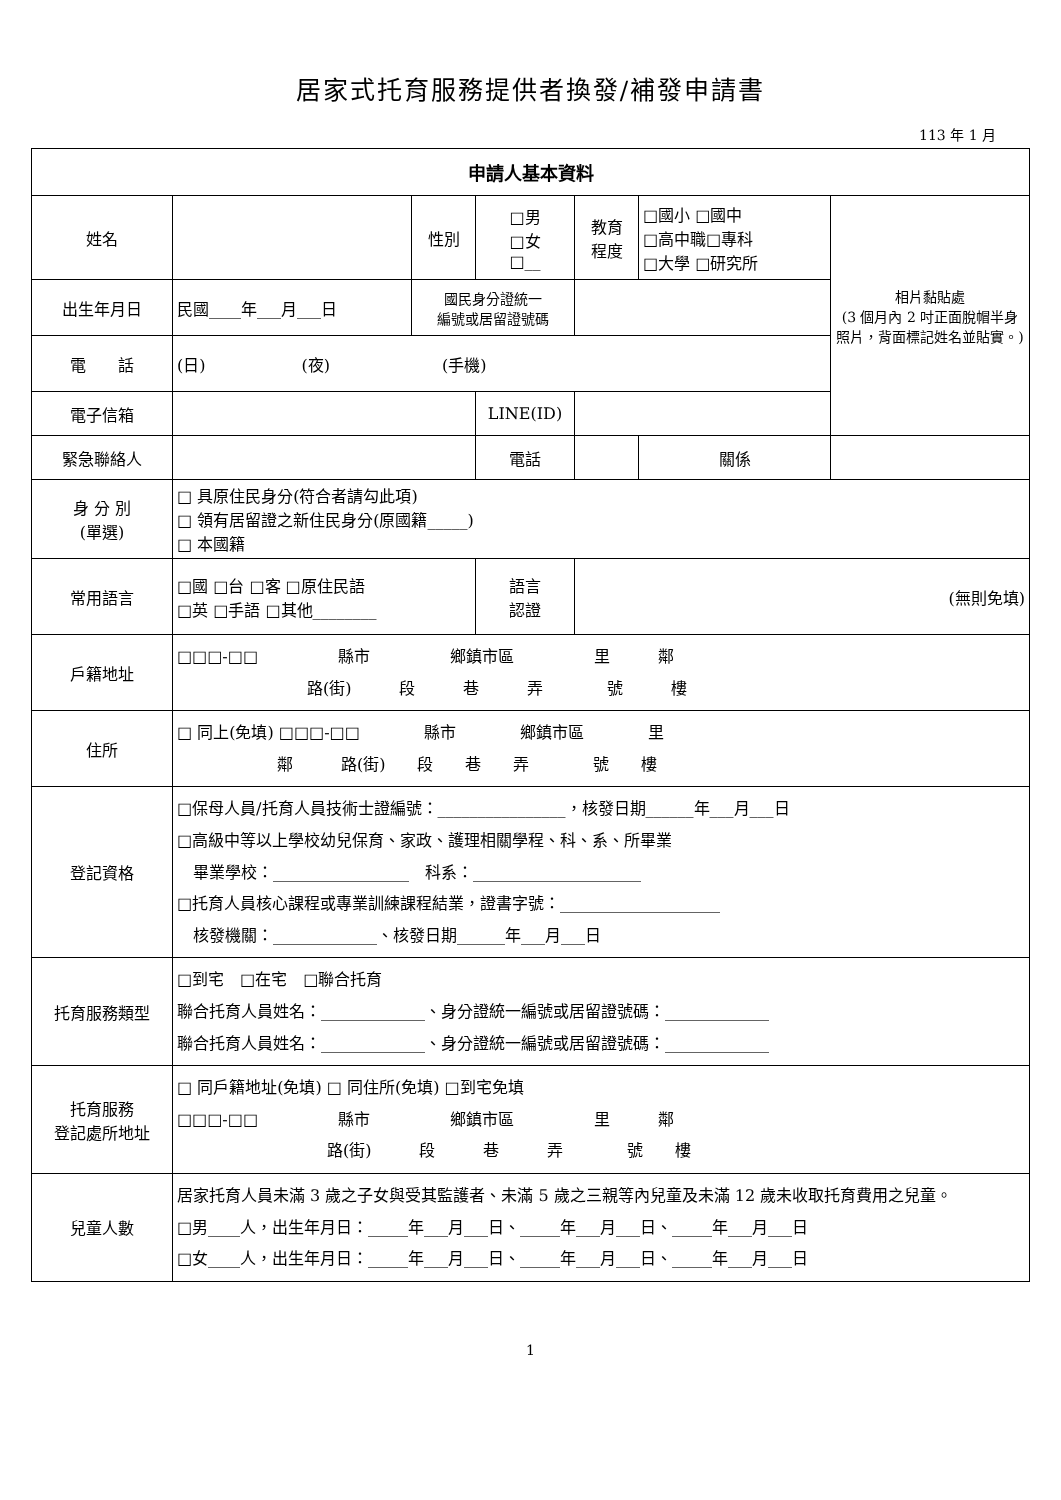居家式托育服務提供者換發/補發申請書
113 年 1 月
| 申請人基本資料 | | | | | | | |
| --- | --- | --- | --- | --- | --- | --- | --- |
| 姓名 | | 性別 | □男 □女 □__ | 教育 程度 | □國小 □國中 □高中職□專科 □大學 □研究所 | | 相片黏貼處 (3 個月內 2 吋正面脫帽半身照片，背面標記姓名並貼實。) |
| 出生年月日 | 民國____年___月___日 | 國民身分證統一 編號或居留證號碼 | | | | | |
| 電 話 | (日) (夜) (手機) | | | | | | |
| 電子信箱 | | | LINE(ID) | | | | |
| 緊急聯絡人 | | | 電話 | | | 關係 | |
| 身 分 別 (單選) | □ 具原住民身分(符合者請勾此項) □ 領有居留證之新住民身分(原國籍_____) □ 本國籍 | | | | | | |
| 常用語言 | □國 □台 □客 □原住民語 □英 □手語 □其他________ | | 語言 認證 | (無則免填) | | | |
| 戶籍地址 | □□□-□□ 縣市 鄉鎮市區 里 鄰 路(街) 段 巷 弄 號 樓 | | | | | | |
| 住所 | □ 同上(免填) □□□-□□ 縣市 鄉鎮市區 里 鄰 路(街) 段 巷 弄 號 樓 | | | | | | |
| 登記資格 | □保母人員/托育人員技術士證編號：________________，核發日期______年___月___日 □高級中等以上學校幼兒保育、家政、護理相關學程、科、系、所畢業 畢業學校：_________________ 科系：_____________________ □托育人員核心課程或專業訓練課程結業，證書字號：____________________ 核發機關：_____________、核發日期______年___月___日 | | | | | | |
| 托育服務類型 | □到宅 □在宅 □聯合托育 聯合托育人員姓名：_____________、身分證統一編號或居留證號碼：_____________ 聯合托育人員姓名：_____________、身分證統一編號或居留證號碼：_____________ | | | | | | |
| 托育服務 登記處所地址 | □ 同戶籍地址(免填) □ 同住所(免填) □到宅免填 □□□-□□ 縣市 鄉鎮市區 里 鄰 路(街) 段 巷 弄 號 樓 | | | | | | |
| 兒童人數 | 居家托育人員未滿 3 歲之子女與受其監護者、未滿 5 歲之三親等內兒童及未滿 12 歲未收取托育費用之兒童。 □男____人，出生年月日：_____年___月___日、_____年___月___日、_____年___月___日 □女____人，出生年月日：_____年___月___日、_____年___月___日、_____年___月___日 | | | | | | |
1